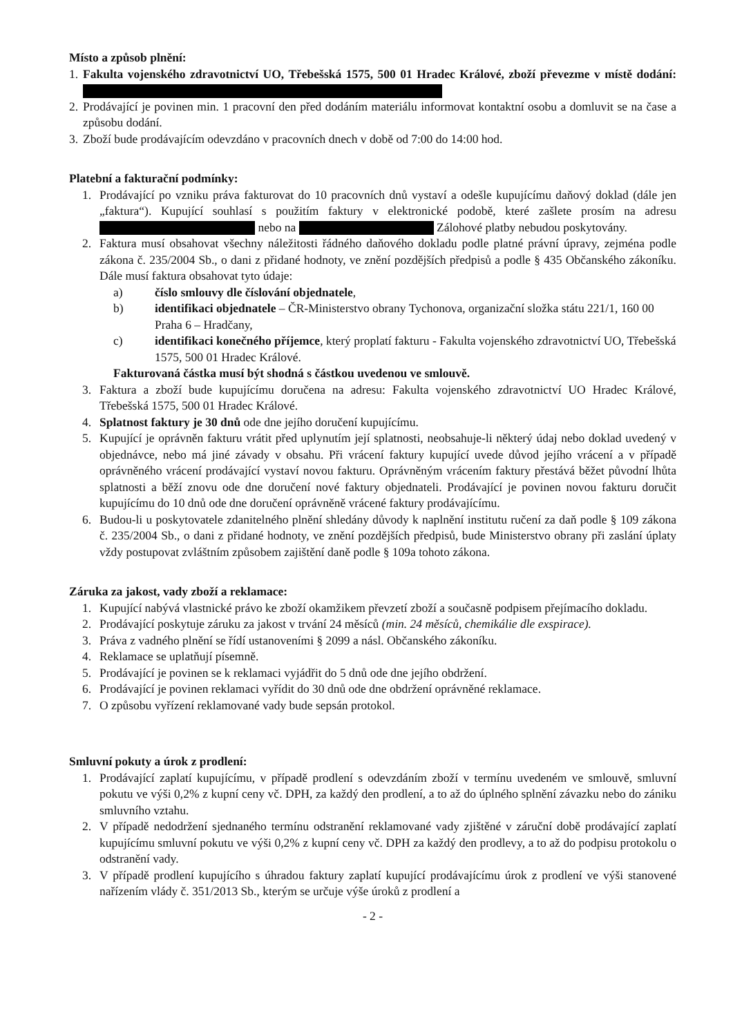Místo a způsob plnění:
1. Fakulta vojenského zdravotnictví UO, Třebešská 1575, 500 01 Hradec Králové, zboží převezme v místě dodání:
2. Prodávající je povinen min. 1 pracovní den před dodáním materiálu informovat kontaktní osobu a domluvit se na čase a způsobu dodání.
3. Zboží bude prodávajícím odevzdáno v pracovních dnech v době od 7:00 do 14:00 hod.
Platební a fakturační podmínky:
1. Prodávající po vzniku práva fakturovat do 10 pracovních dnů vystaví a odešle kupujícímu daňový doklad (dále jen „faktura“). Kupující souhlasí s použitím faktury v elektronické podobě, které zašlete prosím na adresu nebo na Zálohové platby nebudou poskytovány.
2. Faktura musí obsahovat všechny náležitosti řádného daňového dokladu podle platné právní úpravy, zejména podle zákona č. 235/2004 Sb., o dani z přidané hodnoty, ve znění pozdějších předpisů a podle § 435 Občanského zákoníku. Dále musí faktura obsahovat tyto údaje:
a) číslo smlouvy dle číslování objednatele,
b) identifikaci objednatele – ČR-Ministerstvo obrany Tychonova, organizační složka státu 221/1, 160 00 Praha 6 – Hradčany,
c) identifikaci konečného příjemce, který proplatí fakturu - Fakulta vojenského zdravotnictví UO, Třebešská 1575, 500 01 Hradec Králové.
Fakturovaná částka musí být shodná s částkou uvedenou ve smlouvě.
3. Faktura a zboží bude kupujícímu doručena na adresu: Fakulta vojenského zdravotnictví UO Hradec Králové, Třebešská 1575, 500 01 Hradec Králové.
4. Splatnost faktury je 30 dnů ode dne jejího doručení kupujícímu.
5. Kupující je oprávněn fakturu vrátit před uplynutím její splatnosti, neobsahuje-li některý údaj nebo doklad uvedený v objednávce, nebo má jiné závady v obsahu. Při vrácení faktury kupující uvede důvod jejího vrácení a v případě oprávněného vrácení prodávající vystaví novou fakturu. Oprávněným vrácením faktury přestává běžet původní lhůta splatnosti a běží znovu ode dne doručení nové faktury objednateli. Prodávající je povinen novou fakturu doručit kupujícímu do 10 dnů ode dne doručení oprávněně vrácené faktury prodávajícímu.
6. Budou-li u poskytovatele zdanitelného plnění shledány důvody k naplnění institutu ručení za daň podle § 109 zákona č. 235/2004 Sb., o dani z přidané hodnoty, ve znění pozdějších předpisů, bude Ministerstvo obrany při zaslání úplaty vždy postupovat zvláštním způsobem zajištění daně podle § 109a tohoto zákona.
Záruka za jakost, vady zboží a reklamace:
1. Kupující nabývá vlastnické právo ke zboží okamžikem převzetí zboží a současně podpisem přejímacího dokladu.
2. Prodávající poskytuje záruku za jakost v trvání 24 měsíců (min. 24 měsíců, chemikálie dle exspirace).
3. Práva z vadného plnění se řídí ustanoveními § 2099 a násl. Občanského zákoníku.
4. Reklamace se uplatňují písemně.
5. Prodávající je povinen se k reklamaci vyjádřit do 5 dnů ode dne jejího obdržení.
6. Prodávající je povinen reklamaci vyřídit do 30 dnů ode dne obdržení oprávněné reklamace.
7. O způsobu vyřízení reklamované vady bude sepsán protokol.
Smluvní pokuty a úrok z prodlení:
1. Prodávající zaplatí kupujícímu, v případě prodlení s odevzdáním zboží v termínu uvedeném ve smlouvě, smluvní pokutu ve výši 0,2% z kupní ceny vč. DPH, za každý den prodlení, a to až do úplného splnění závazku nebo do zániku smluvního vztahu.
2. V případě nedodržení sjednaného termínu odstranění reklamované vady zjištěné v záruční době prodávající zaplatí kupujícímu smluvní pokutu ve výši 0,2% z kupní ceny vč. DPH za každý den prodlevy, a to až do podpisu protokolu o odstranění vady.
3. V případě prodlení kupujícího s úhradou faktury zaplatí kupující prodávajícímu úrok z prodlení ve výši stanovené nařízením vlády č. 351/2013 Sb., kterým se určuje výše úroků z prodlení a
- 2 -